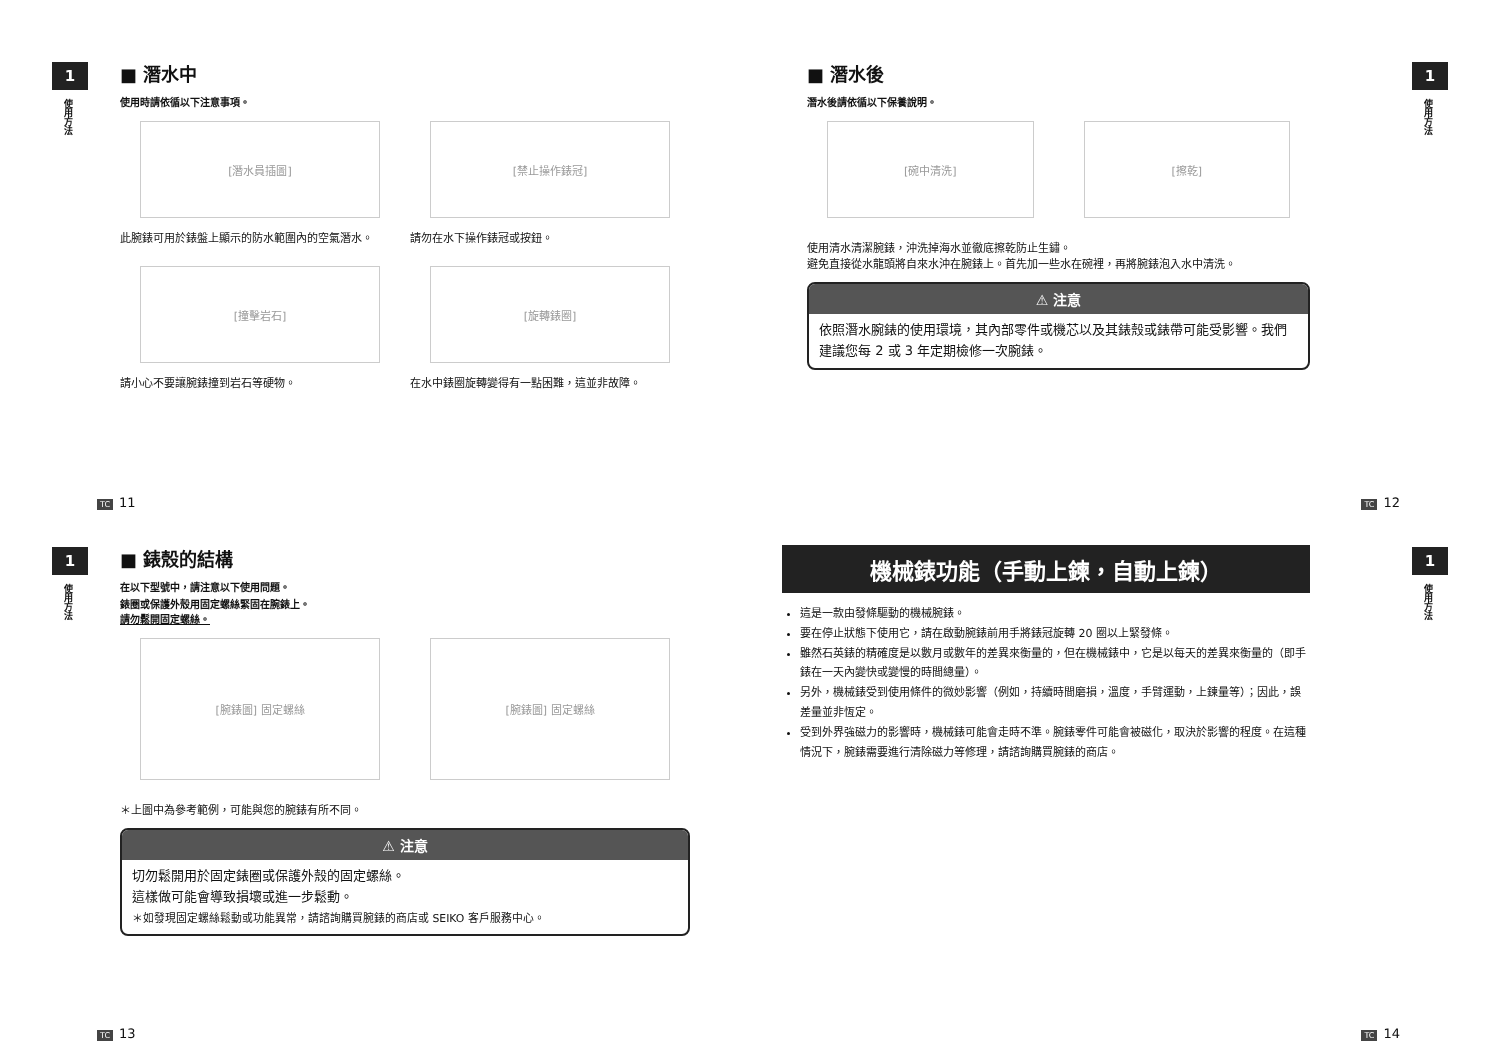1
使用方法
■ 潛水中
使用時請依循以下注意事項。
[潛水員插圖]
此腕錶可用於錶盤上顯示的防水範圍內的空氣潛水。
[禁止操作錶冠]
請勿在水下操作錶冠或按鈕。
[撞擊岩石]
請小心不要讓腕錶撞到岩石等硬物。
[旋轉錶圈]
在水中錶圈旋轉變得有一點困難，這並非故障。
TC 11
1
使用方法
■ 潛水後
潛水後請依循以下保養說明。
[碗中清洗] [擦乾]
使用清水清潔腕錶，沖洗掉海水並徹底擦乾防止生鏽。
避免直接從水龍頭將自來水沖在腕錶上。首先加一些水在碗裡，再將腕錶泡入水中清洗。
⚠ 注意
依照潛水腕錶的使用環境，其內部零件或機芯以及其錶殼或錶帶可能受影響。我們建議您每 2 或 3 年定期檢修一次腕錶。
TC 12
1
使用方法
■ 錶殼的結構
在以下型號中，請注意以下使用問題。
錶圈或保護外殼用固定螺絲緊固在腕錶上。
請勿鬆開固定螺絲。
[腕錶圖] 固定螺絲 [腕錶圖] 固定螺絲
＊上圖中為參考範例，可能與您的腕錶有所不同。
⚠ 注意
切勿鬆開用於固定錶圈或保護外殼的固定螺絲。
這樣做可能會導致損壞或進一步鬆動。
＊如發現固定螺絲鬆動或功能異常，請諮詢購買腕錶的商店或 SEIKO 客戶服務中心。
TC 13
1
使用方法
機械錶功能（手動上鍊，自動上鍊）
這是一款由發條驅動的機械腕錶。
要在停止狀態下使用它，請在啟動腕錶前用手將錶冠旋轉 20 圈以上緊發條。
雖然石英錶的精確度是以數月或數年的差異來衡量的，但在機械錶中，它是以每天的差異來衡量的（即手錶在一天內變快或變慢的時間總量）。
另外，機械錶受到使用條件的微妙影響（例如，持續時間磨損，溫度，手臂運動，上鍊量等）；因此，誤差量並非恆定。
受到外界強磁力的影響時，機械錶可能會走時不準。腕錶零件可能會被磁化，取決於影響的程度。在這種情況下，腕錶需要進行清除磁力等修理，請諮詢購買腕錶的商店。
TC 14